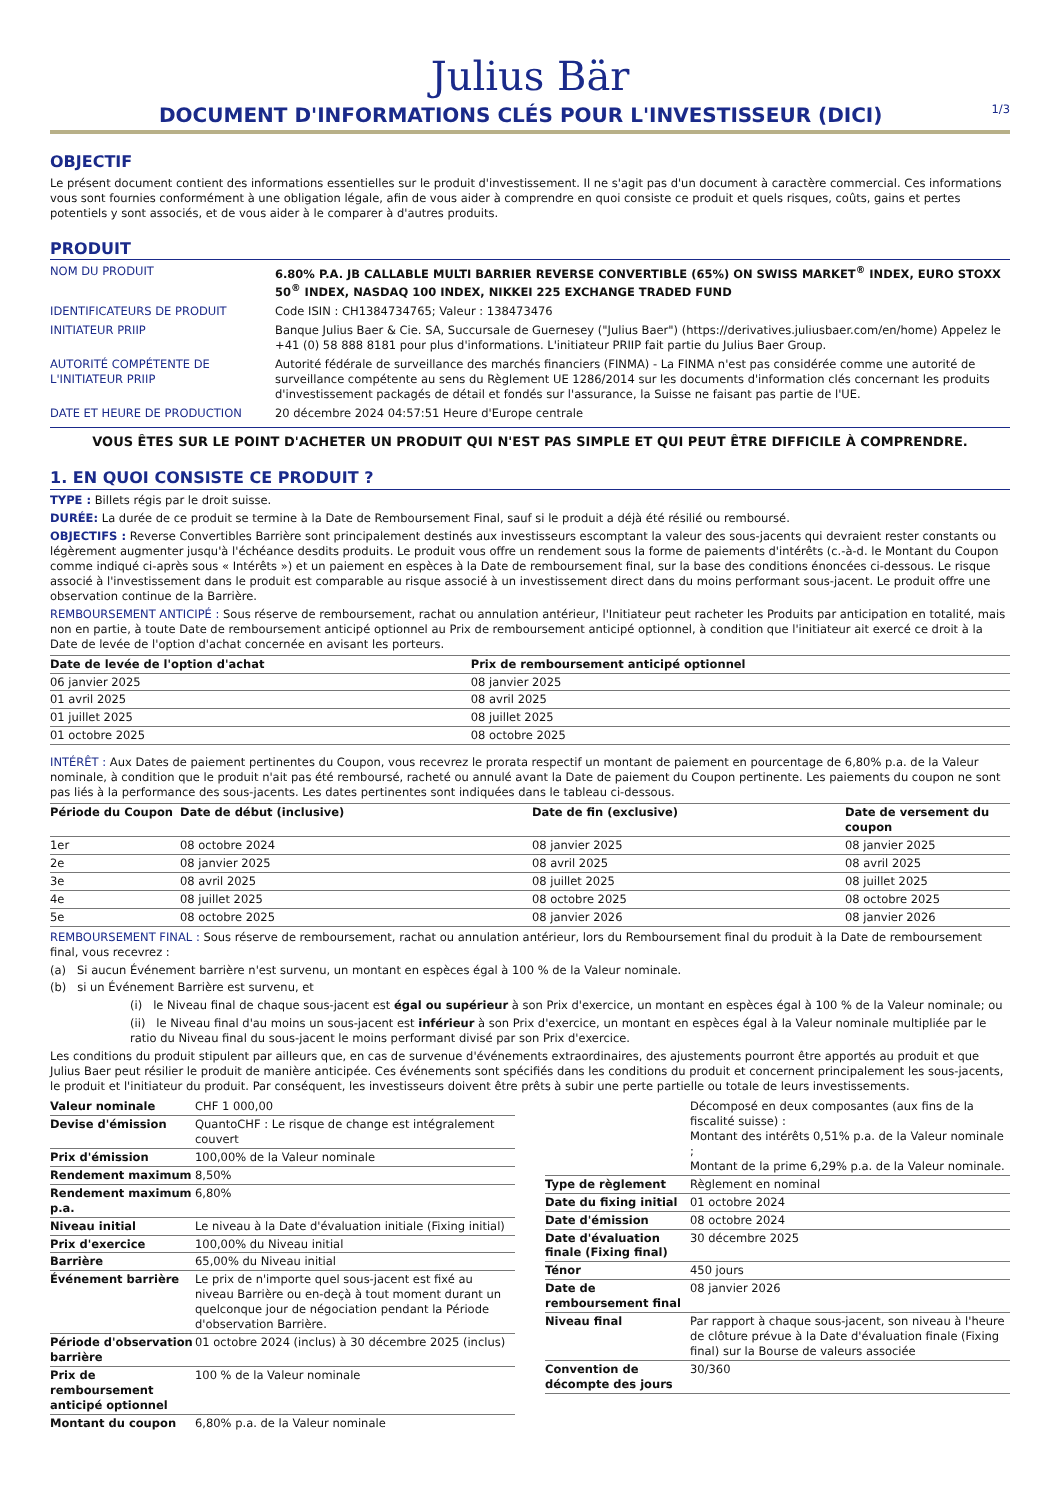Julius Bär
DOCUMENT D'INFORMATIONS CLÉS POUR L'INVESTISSEUR (DICI)
1/3
OBJECTIF
Le présent document contient des informations essentielles sur le produit d'investissement. Il ne s'agit pas d'un document à caractère commercial. Ces informations vous sont fournies conformément à une obligation légale, afin de vous aider à comprendre en quoi consiste ce produit et quels risques, coûts, gains et pertes potentiels y sont associés, et de vous aider à le comparer à d'autres produits.
PRODUIT
| NOM DU PRODUIT | 6.80% P.A. JB CALLABLE MULTI BARRIER REVERSE CONVERTIBLE (65%) ON SWISS MARKET<sup>®</sup> INDEX, EURO STOXX 50<sup>®</sup> INDEX, NASDAQ 100 INDEX, NIKKEI 225 EXCHANGE TRADED FUND |
| IDENTIFICATEURS DE PRODUIT | Code ISIN : CH1384734765; Valeur : 138473476 |
| INITIATEUR PRIIP | Banque Julius Baer & Cie. SA, Succursale de Guernesey ("Julius Baer") (https://derivatives.juliusbaer.com/en/home) Appelez le +41 (0) 58 888 8181 pour plus d'informations. L'initiateur PRIIP fait partie du Julius Baer Group. |
| AUTORITÉ COMPÉTENTE DE L'INITIATEUR PRIIP | Autorité fédérale de surveillance des marchés financiers (FINMA) - La FINMA n'est pas considérée comme une autorité de surveillance compétente au sens du Règlement UE 1286/2014 sur les documents d'information clés concernant les produits d'investissement packagés de détail et fondés sur l'assurance, la Suisse ne faisant pas partie de l'UE. |
| DATE ET HEURE DE PRODUCTION | 20 décembre 2024 04:57:51 Heure d'Europe centrale |
VOUS ÊTES SUR LE POINT D'ACHETER UN PRODUIT QUI N'EST PAS SIMPLE ET QUI PEUT ÊTRE DIFFICILE À COMPRENDRE.
1. EN QUOI CONSISTE CE PRODUIT ?
TYPE : Billets régis par le droit suisse.
DURÉE: La durée de ce produit se termine à la Date de Remboursement Final, sauf si le produit a déjà été résilié ou remboursé.
OBJECTIFS : Reverse Convertibles Barrière sont principalement destinés aux investisseurs escomptant la valeur des sous-jacents qui devraient rester constants ou légèrement augmenter jusqu'à l'échéance desdits produits. Le produit vous offre un rendement sous la forme de paiements d'intérêts (c.-à-d. le Montant du Coupon comme indiqué ci-après sous « Intérêts ») et un paiement en espèces à la Date de remboursement final, sur la base des conditions énoncées ci-dessous. Le risque associé à l'investissement dans le produit est comparable au risque associé à un investissement direct dans du moins performant sous-jacent. Le produit offre une observation continue de la Barrière.
REMBOURSEMENT ANTICIPÉ : Sous réserve de remboursement, rachat ou annulation antérieur, l'Initiateur peut racheter les Produits par anticipation en totalité, mais non en partie, à toute Date de remboursement anticipé optionnel au Prix de remboursement anticipé optionnel, à condition que l'initiateur ait exercé ce droit à la Date de levée de l'option d'achat concernée en avisant les porteurs.
| Date de levée de l'option d'achat | Prix de remboursement anticipé optionnel |
| --- | --- |
| 06 janvier 2025 | 08 janvier 2025 |
| 01 avril 2025 | 08 avril 2025 |
| 01 juillet 2025 | 08 juillet 2025 |
| 01 octobre 2025 | 08 octobre 2025 |
INTÉRÊT : Aux Dates de paiement pertinentes du Coupon, vous recevrez le prorata respectif un montant de paiement en pourcentage de 6,80% p.a. de la Valeur nominale, à condition que le produit n'ait pas été remboursé, racheté ou annulé avant la Date de paiement du Coupon pertinente. Les paiements du coupon ne sont pas liés à la performance des sous-jacents. Les dates pertinentes sont indiquées dans le tableau ci-dessous.
| Période du Coupon | Date de début (inclusive) | Date de fin (exclusive) | Date de versement du coupon |
| --- | --- | --- | --- |
| 1er | 08 octobre 2024 | 08 janvier 2025 | 08 janvier 2025 |
| 2e | 08 janvier 2025 | 08 avril 2025 | 08 avril 2025 |
| 3e | 08 avril 2025 | 08 juillet 2025 | 08 juillet 2025 |
| 4e | 08 juillet 2025 | 08 octobre 2025 | 08 octobre 2025 |
| 5e | 08 octobre 2025 | 08 janvier 2026 | 08 janvier 2026 |
REMBOURSEMENT FINAL : Sous réserve de remboursement, rachat ou annulation antérieur, lors du Remboursement final du produit à la Date de remboursement final, vous recevrez :
(a) Si aucun Événement barrière n'est survenu, un montant en espèces égal à 100 % de la Valeur nominale.
(b) si un Événement Barrière est survenu, et
(i) le Niveau final de chaque sous-jacent est égal ou supérieur à son Prix d'exercice, un montant en espèces égal à 100 % de la Valeur nominale; ou
(ii) le Niveau final d'au moins un sous-jacent est inférieur à son Prix d'exercice, un montant en espèces égal à la Valeur nominale multipliée par le ratio du Niveau final du sous-jacent le moins performant divisé par son Prix d'exercice.
Les conditions du produit stipulent par ailleurs que, en cas de survenue d'événements extraordinaires, des ajustements pourront être apportés au produit et que Julius Baer peut résilier le produit de manière anticipée. Ces événements sont spécifiés dans les conditions du produit et concernent principalement les sous-jacents, le produit et l'initiateur du produit. Par conséquent, les investisseurs doivent être prêts à subir une perte partielle ou totale de leurs investissements.
| Valeur nominale | CHF 1 000,00 |
| Devise d'émission | QuantoCHF : Le risque de change est intégralement couvert |
| Prix d'émission | 100,00% de la Valeur nominale |
| Rendement maximum | 8,50% |
| Rendement maximum p.a. | 6,80% |
| Niveau initial | Le niveau à la Date d'évaluation initiale (Fixing initial) |
| Prix d'exercice | 100,00% du Niveau initial |
| Barrière | 65,00% du Niveau initial |
| Événement barrière | Le prix de n'importe quel sous-jacent est fixé au niveau Barrière ou en-deçà à tout moment durant un quelconque jour de négociation pendant la Période d'observation Barrière. |
| Période d'observation barrière | 01 octobre 2024 (inclus) à 30 décembre 2025 (inclus) |
| Prix de remboursement anticipé optionnel | 100 % de la Valeur nominale |
| Montant du coupon | 6,80% p.a. de la Valeur nominale |
| | Décomposé en deux composantes (aux fins de la fiscalité suisse) : Montant des intérêts 0,51% p.a. de la Valeur nominale ; Montant de la prime 6,29% p.a. de la Valeur nominale. |
| Type de règlement | Règlement en nominal |
| Date du fixing initial | 01 octobre 2024 |
| Date d'émission | 08 octobre 2024 |
| Date d'évaluation finale (Fixing final) | 30 décembre 2025 |
| Ténor | 450 jours |
| Date de remboursement final | 08 janvier 2026 |
| Niveau final | Par rapport à chaque sous-jacent, son niveau à l'heure de clôture prévue à la Date d'évaluation finale (Fixing final) sur la Bourse de valeurs associée |
| Convention de décompte des jours | 30/360 |